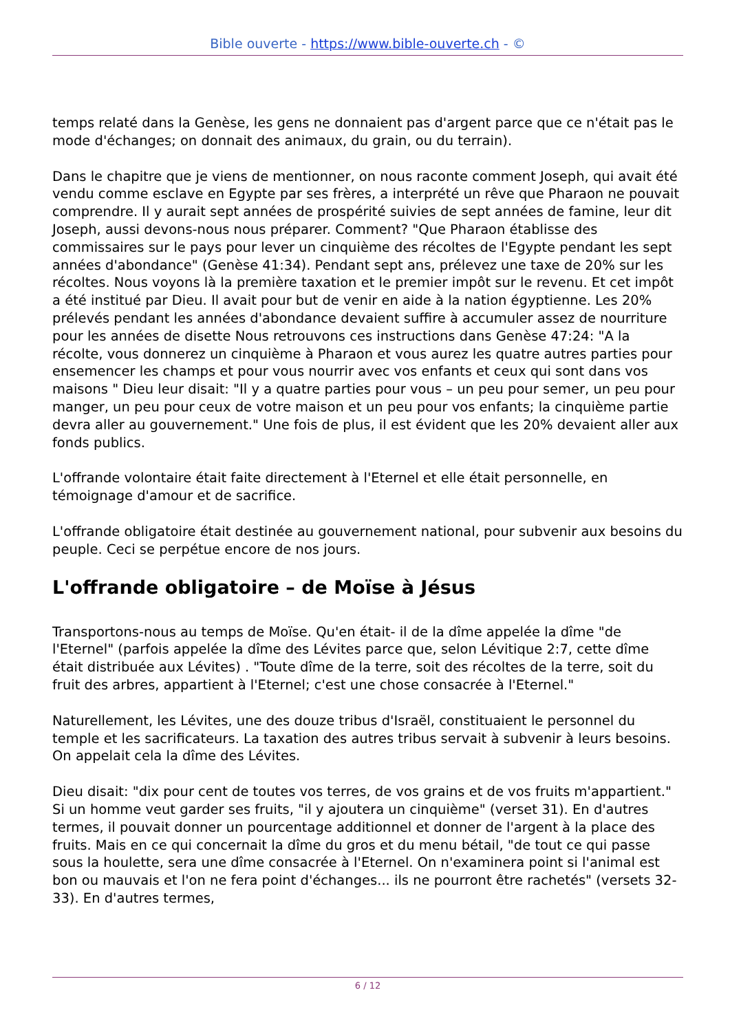Bible ouverte - https://www.bible-ouverte.ch - ©
temps relaté dans la Genèse, les gens ne donnaient pas d'argent parce que ce n'était pas le mode d'échanges; on donnait des animaux, du grain, ou du terrain).
Dans le chapitre que je viens de mentionner, on nous raconte comment Joseph, qui avait été vendu comme esclave en Egypte par ses frères, a interprété un rêve que Pharaon ne pouvait comprendre. Il y aurait sept années de prospérité suivies de sept années de famine, leur dit Joseph, aussi devons-nous nous préparer. Comment? "Que Pharaon établisse des commissaires sur le pays pour lever un cinquième des récoltes de l'Egypte pendant les sept années d'abondance" (Genèse 41:34). Pendant sept ans, prélevez une taxe de 20% sur les récoltes. Nous voyons là la première taxation et le premier impôt sur le revenu. Et cet impôt a été institué par Dieu. Il avait pour but de venir en aide à la nation égyptienne. Les 20% prélevés pendant les années d'abondance devaient suffire à accumuler assez de nourriture pour les années de disette Nous retrouvons ces instructions dans Genèse 47:24: "A la récolte, vous donnerez un cinquième à Pharaon et vous aurez les quatre autres parties pour ensemencer les champs et pour vous nourrir avec vos enfants et ceux qui sont dans vos maisons " Dieu leur disait: "Il y a quatre parties pour vous – un peu pour semer, un peu pour manger, un peu pour ceux de votre maison et un peu pour vos enfants; la cinquième partie devra aller au gouvernement." Une fois de plus, il est évident que les 20% devaient aller aux fonds publics.
L'offrande volontaire était faite directement à l'Eternel et elle était personnelle, en témoignage d'amour et de sacrifice.
L'offrande obligatoire était destinée au gouvernement national, pour subvenir aux besoins du peuple. Ceci se perpétue encore de nos jours.
L'offrande obligatoire – de Moïse à Jésus
Transportons-nous au temps de Moïse. Qu'en était- il de la dîme appelée la dîme "de l'Eternel" (parfois appelée la dîme des Lévites parce que, selon Lévitique 2:7, cette dîme était distribuée aux Lévites) . "Toute dîme de la terre, soit des récoltes de la terre, soit du fruit des arbres, appartient à l'Eternel; c'est une chose consacrée à l'Eternel."
Naturellement, les Lévites, une des douze tribus d'Israël, constituaient le personnel du temple et les sacrificateurs. La taxation des autres tribus servait à subvenir à leurs besoins. On appelait cela la dîme des Lévites.
Dieu disait: "dix pour cent de toutes vos terres, de vos grains et de vos fruits m'appartient." Si un homme veut garder ses fruits, "il y ajoutera un cinquième" (verset 31). En d'autres termes, il pouvait donner un pourcentage additionnel et donner de l'argent à la place des fruits. Mais en ce qui concernait la dîme du gros et du menu bétail, "de tout ce qui passe sous la houlette, sera une dîme consacrée à l'Eternel. On n'examinera point si l'animal est bon ou mauvais et l'on ne fera point d'échanges... ils ne pourront être rachetés" (versets 32-33). En d'autres termes,
6 / 12